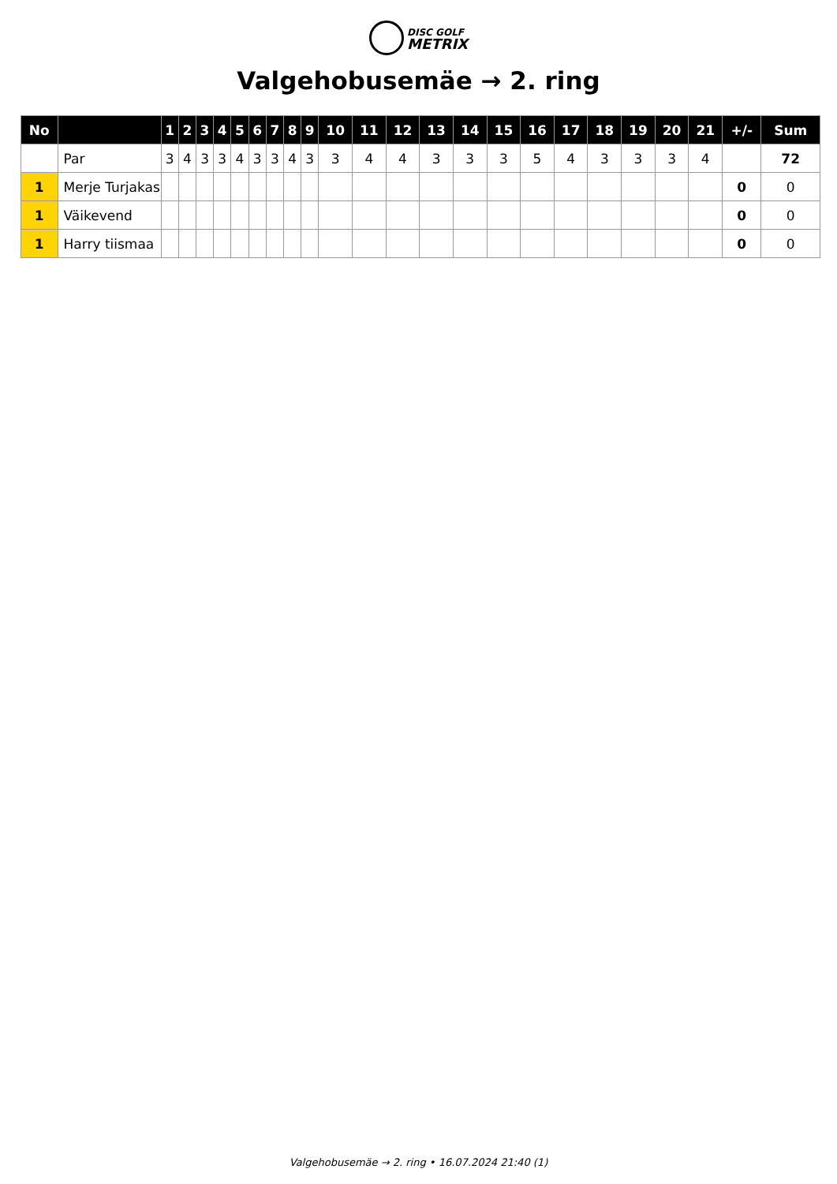DISC GOLF
METRIX
Valgehobusemäe → 2. ring
| No | | 1 | 2 | 3 | 4 | 5 | 6 | 7 | 8 | 9 | 10 | 11 | 12 | 13 | 14 | 15 | 16 | 17 | 18 | 19 | 20 | 21 | +/- | Sum |
| --- | --- | --- | --- | --- | --- | --- | --- | --- | --- | --- | --- | --- | --- | --- | --- | --- | --- | --- | --- | --- | --- | --- | --- | --- |
| | Par | 3 | 4 | 3 | 3 | 4 | 3 | 3 | 4 | 3 | 3 | 4 | 4 | 3 | 3 | 3 | 5 | 4 | 3 | 3 | 3 | 4 | | 72 |
| 1 | Merje Turjakas | | | | | | | | | | | | | | | | | | | | | | 0 | 0 |
| 1 | Väikevend | | | | | | | | | | | | | | | | | | | | | | 0 | 0 |
| 1 | Harry tiismaa | | | | | | | | | | | | | | | | | | | | | | 0 | 0 |
Valgehobusemäe → 2. ring • 16.07.2024 21:40 (1)